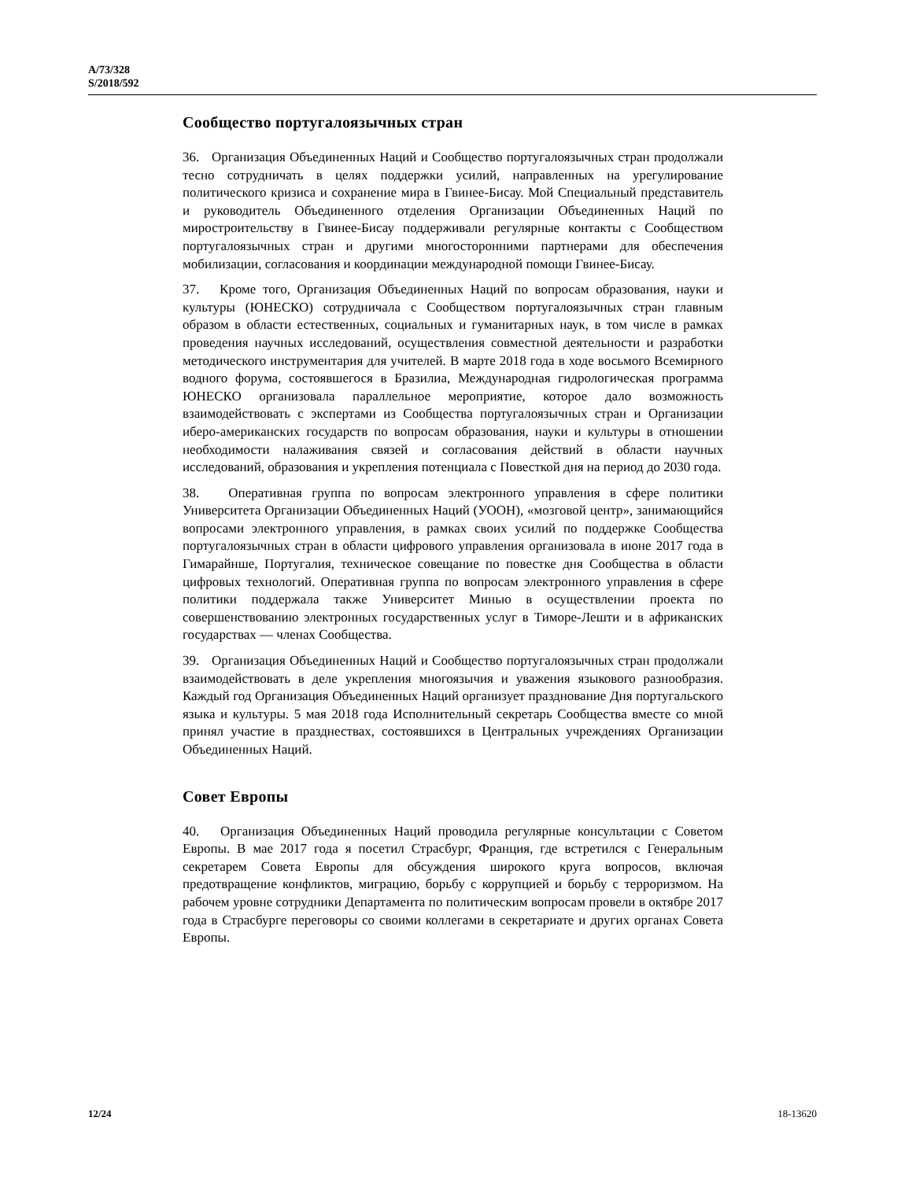A/73/328
S/2018/592
Сообщество португалоязычных стран
36. Организация Объединенных Наций и Сообщество португалоязычных стран продолжали тесно сотрудничать в целях поддержки усилий, направленных на урегулирование политического кризиса и сохранение мира в Гвинее-Бисау. Мой Специальный представитель и руководитель Объединенного отделения Организации Объединенных Наций по миростроительству в Гвинее-Бисау поддерживали регулярные контакты с Сообществом португалоязычных стран и другими многосторонними партнерами для обеспечения мобилизации, согласования и координации международной помощи Гвинее-Бисау.
37. Кроме того, Организация Объединенных Наций по вопросам образования, науки и культуры (ЮНЕСКО) сотрудничала с Сообществом португалоязычных стран главным образом в области естественных, социальных и гуманитарных наук, в том числе в рамках проведения научных исследований, осуществления совместной деятельности и разработки методического инструментария для учителей. В марте 2018 года в ходе восьмого Всемирного водного форума, состоявшегося в Бразилиа, Международная гидрологическая программа ЮНЕСКО организовала параллельное мероприятие, которое дало возможность взаимодействовать с экспертами из Сообщества португалоязычных стран и Организации иберо-американских государств по вопросам образования, науки и культуры в отношении необходимости налаживания связей и согласования действий в области научных исследований, образования и укрепления потенциала с Повесткой дня на период до 2030 года.
38. Оперативная группа по вопросам электронного управления в сфере политики Университета Организации Объединенных Наций (УООН), «мозговой центр», занимающийся вопросами электронного управления, в рамках своих усилий по поддержке Сообщества португалоязычных стран в области цифрового управления организовала в июне 2017 года в Гимарайнше, Португалия, техническое совещание по повестке дня Сообщества в области цифровых технологий. Оперативная группа по вопросам электронного управления в сфере политики поддержала также Университет Минью в осуществлении проекта по совершенствованию электронных государственных услуг в Тиморе-Лешти и в африканских государствах — членах Сообщества.
39. Организация Объединенных Наций и Сообщество португалоязычных стран продолжали взаимодействовать в деле укрепления многоязычия и уважения языкового разнообразия. Каждый год Организация Объединенных Наций организует празднование Дня португальского языка и культуры. 5 мая 2018 года Исполнительный секретарь Сообщества вместе со мной принял участие в празднествах, состоявшихся в Центральных учреждениях Организации Объединенных Наций.
Совет Европы
40. Организация Объединенных Наций проводила регулярные консультации с Советом Европы. В мае 2017 года я посетил Страсбург, Франция, где встретился с Генеральным секретарем Совета Европы для обсуждения широкого круга вопросов, включая предотвращение конфликтов, миграцию, борьбу с коррупцией и борьбу с терроризмом. На рабочем уровне сотрудники Департамента по политическим вопросам провели в октябре 2017 года в Страсбурге переговоры со своими коллегами в секретариате и других органах Совета Европы.
12/24 18-13620